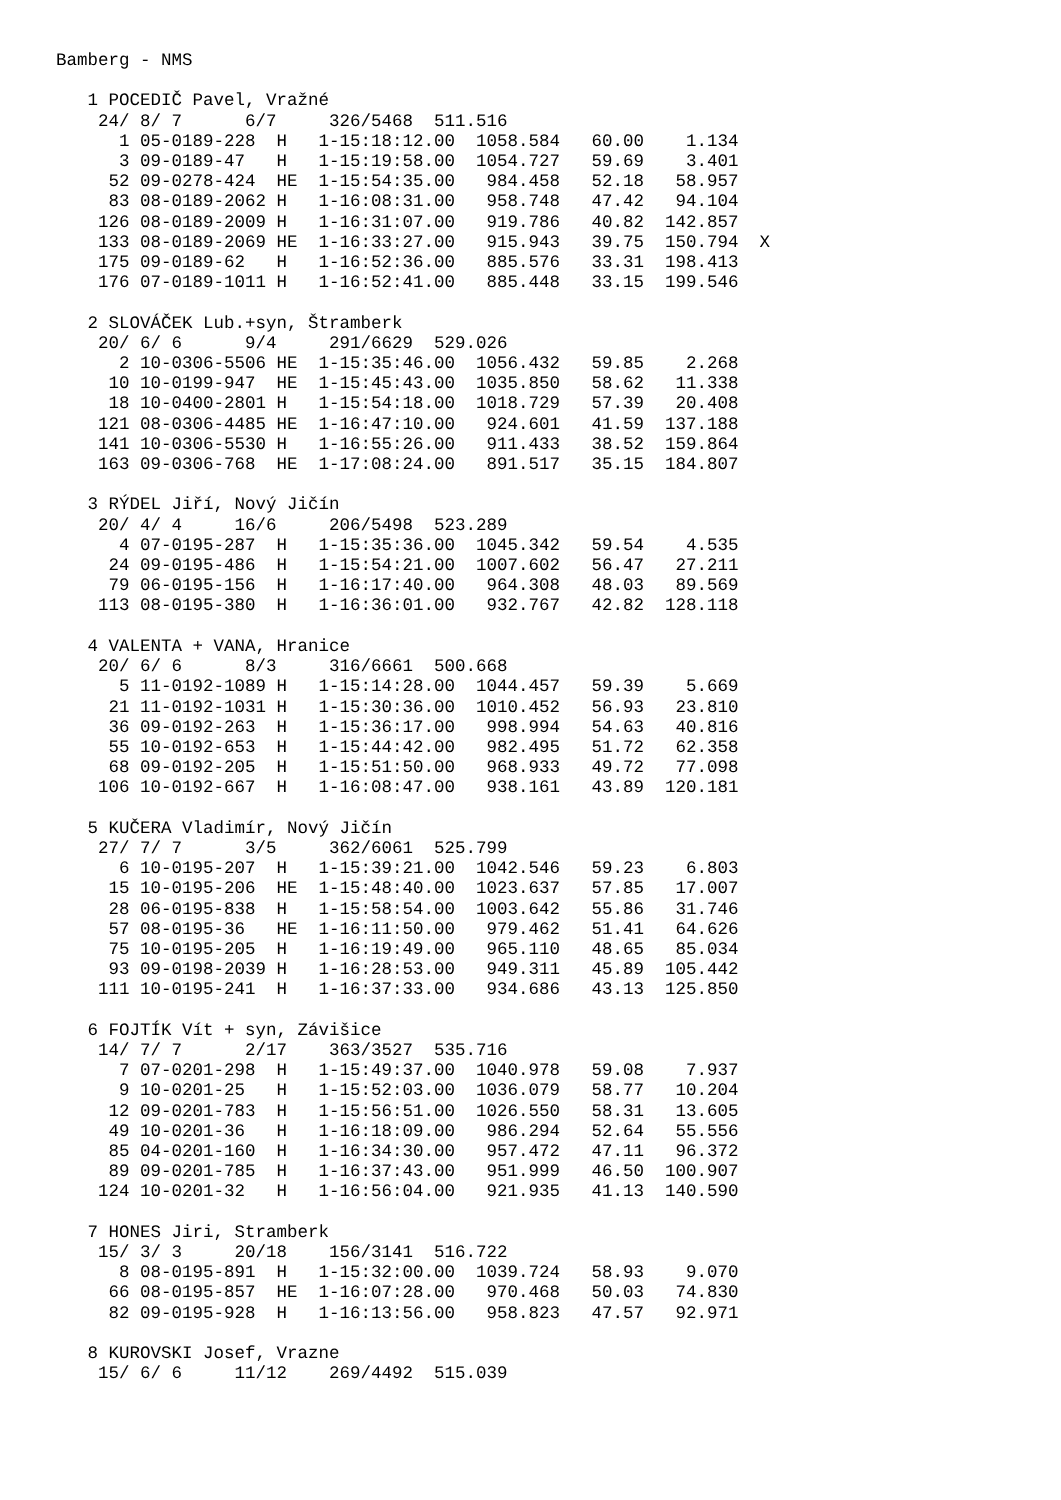Bamberg - NMS

   1 POCEDIČ Pavel, Vražné
    24/ 8/ 7      6/7     326/5468  511.516
      1 05-0189-228  H   1-15:18:12.00  1058.584   60.00    1.134
      3 09-0189-47   H   1-15:19:58.00  1054.727   59.69    3.401
     52 09-0278-424  HE  1-15:54:35.00   984.458   52.18   58.957
     83 08-0189-2062 H   1-16:08:31.00   958.748   47.42   94.104
    126 08-0189-2009 H   1-16:31:07.00   919.786   40.82  142.857
    133 08-0189-2069 HE  1-16:33:27.00   915.943   39.75  150.794  X
    175 09-0189-62   H   1-16:52:36.00   885.576   33.31  198.413
    176 07-0189-1011 H   1-16:52:41.00   885.448   33.15  199.546

   2 SLOVÁČEK Lub.+syn, Štramberk
    20/ 6/ 6      9/4     291/6629  529.026
      2 10-0306-5506 HE  1-15:35:46.00  1056.432   59.85    2.268
     10 10-0199-947  HE  1-15:45:43.00  1035.850   58.62   11.338
     18 10-0400-2801 H   1-15:54:18.00  1018.729   57.39   20.408
    121 08-0306-4485 HE  1-16:47:10.00   924.601   41.59  137.188
    141 10-0306-5530 H   1-16:55:26.00   911.433   38.52  159.864
    163 09-0306-768  HE  1-17:08:24.00   891.517   35.15  184.807

   3 RÝDEL Jiří, Nový Jičín
    20/ 4/ 4     16/6     206/5498  523.289
      4 07-0195-287  H   1-15:35:36.00  1045.342   59.54    4.535
     24 09-0195-486  H   1-15:54:21.00  1007.602   56.47   27.211
     79 06-0195-156  H   1-16:17:40.00   964.308   48.03   89.569
    113 08-0195-380  H   1-16:36:01.00   932.767   42.82  128.118

   4 VALENTA + VANA, Hranice
    20/ 6/ 6      8/3     316/6661  500.668
      5 11-0192-1089 H   1-15:14:28.00  1044.457   59.39    5.669
     21 11-0192-1031 H   1-15:30:36.00  1010.452   56.93   23.810
     36 09-0192-263  H   1-15:36:17.00   998.994   54.63   40.816
     55 10-0192-653  H   1-15:44:42.00   982.495   51.72   62.358
     68 09-0192-205  H   1-15:51:50.00   968.933   49.72   77.098
    106 10-0192-667  H   1-16:08:47.00   938.161   43.89  120.181

   5 KUČERA Vladimír, Nový Jičín
    27/ 7/ 7      3/5     362/6061  525.799
      6 10-0195-207  H   1-15:39:21.00  1042.546   59.23    6.803
     15 10-0195-206  HE  1-15:48:40.00  1023.637   57.85   17.007
     28 06-0195-838  H   1-15:58:54.00  1003.642   55.86   31.746
     57 08-0195-36   HE  1-16:11:50.00   979.462   51.41   64.626
     75 10-0195-205  H   1-16:19:49.00   965.110   48.65   85.034
     93 09-0198-2039 H   1-16:28:53.00   949.311   45.89  105.442
    111 10-0195-241  H   1-16:37:33.00   934.686   43.13  125.850

   6 FOJTÍK Vít + syn, Závišice
    14/ 7/ 7      2/17    363/3527  535.716
      7 07-0201-298  H   1-15:49:37.00  1040.978   59.08    7.937
      9 10-0201-25   H   1-15:52:03.00  1036.079   58.77   10.204
     12 09-0201-783  H   1-15:56:51.00  1026.550   58.31   13.605
     49 10-0201-36   H   1-16:18:09.00   986.294   52.64   55.556
     85 04-0201-160  H   1-16:34:30.00   957.472   47.11   96.372
     89 09-0201-785  H   1-16:37:43.00   951.999   46.50  100.907
    124 10-0201-32   H   1-16:56:04.00   921.935   41.13  140.590

   7 HONES Jiri, Stramberk
    15/ 3/ 3     20/18    156/3141  516.722
      8 08-0195-891  H   1-15:32:00.00  1039.724   58.93    9.070
     66 08-0195-857  HE  1-16:07:28.00   970.468   50.03   74.830
     82 09-0195-928  H   1-16:13:56.00   958.823   47.57   92.971

   8 KUROVSKI Josef, Vrazne
    15/ 6/ 6     11/12    269/4492  515.039